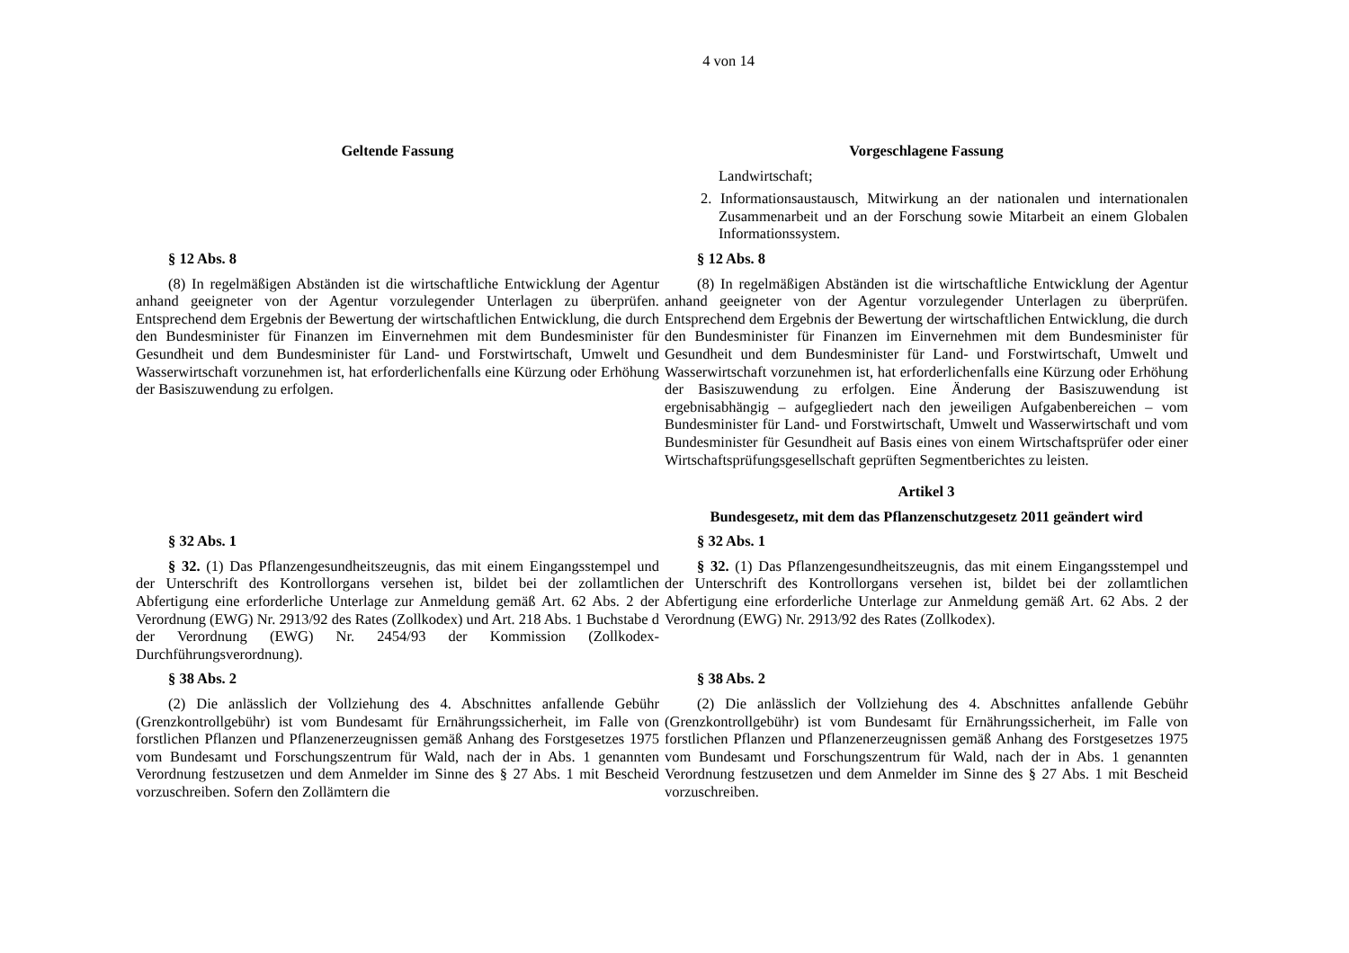4 von 14
| Geltende Fassung | Vorgeschlagene Fassung |
| --- | --- |
| | Landwirtschaft; 2. Informationsaustausch, Mitwirkung an der nationalen und internationalen Zusammenarbeit und an der Forschung sowie Mitarbeit an einem Globalen Informationssystem. |
| § 12 Abs. 8 | § 12 Abs. 8 |
| (8) In regelmäßigen Abständen ist die wirtschaftliche Entwicklung der Agentur anhand geeigneter von der Agentur vorzulegender Unterlagen zu überprüfen. Entsprechend dem Ergebnis der Bewertung der wirtschaftlichen Entwicklung, die durch den Bundesminister für Finanzen im Einvernehmen mit dem Bundesminister für Gesundheit und dem Bundesminister für Land- und Forstwirtschaft, Umwelt und Wasserwirtschaft vorzunehmen ist, hat erforderlichenfalls eine Kürzung oder Erhöhung der Basiszuwendung zu erfolgen. | (8) In regelmäßigen Abständen ist die wirtschaftliche Entwicklung der Agentur anhand geeigneter von der Agentur vorzulegender Unterlagen zu überprüfen. Entsprechend dem Ergebnis der Bewertung der wirtschaftlichen Entwicklung, die durch den Bundesminister für Finanzen im Einvernehmen mit dem Bundesminister für Gesundheit und dem Bundesminister für Land- und Forstwirtschaft, Umwelt und Wasserwirtschaft vorzunehmen ist, hat erforderlichenfalls eine Kürzung oder Erhöhung der Basiszuwendung zu erfolgen. Eine Änderung der Basiszuwendung ist ergebnisabhängig – aufgegliedert nach den jeweiligen Aufgabenbereichen – vom Bundesminister für Land- und Forstwirtschaft, Umwelt und Wasserwirtschaft und vom Bundesminister für Gesundheit auf Basis eines von einem Wirtschaftsprüfer oder einer Wirtschaftsprüfungsgesellschaft geprüften Segmentberichtes zu leisten. |
| | Artikel 3 |
| | Bundesgesetz, mit dem das Pflanzenschutzgesetz 2011 geändert wird |
| § 32 Abs. 1 | § 32 Abs. 1 |
| § 32. (1) Das Pflanzengesundheitszeugnis, das mit einem Eingangsstempel und der Unterschrift des Kontrollorgans versehen ist, bildet bei der zollamtlichen Abfertigung eine erforderliche Unterlage zur Anmeldung gemäß Art. 62 Abs. 2 der Verordnung (EWG) Nr. 2913/92 des Rates (Zollkodex) und Art. 218 Abs. 1 Buchstabe d der Verordnung (EWG) Nr. 2454/93 der Kommission (Zollkodex-Durchführungsverordnung). | § 32. (1) Das Pflanzengesundheitszeugnis, das mit einem Eingangsstempel und der Unterschrift des Kontrollorgans versehen ist, bildet bei der zollamtlichen Abfertigung eine erforderliche Unterlage zur Anmeldung gemäß Art. 62 Abs. 2 der Verordnung (EWG) Nr. 2913/92 des Rates (Zollkodex). |
| § 38 Abs. 2 | § 38 Abs. 2 |
| (2) Die anlässlich der Vollziehung des 4. Abschnittes anfallende Gebühr (Grenzkontrollgebühr) ist vom Bundesamt für Ernährungssicherheit, im Falle von forstlichen Pflanzen und Pflanzenerzeugnissen gemäß Anhang des Forstgesetzes 1975 vom Bundesamt und Forschungszentrum für Wald, nach der in Abs. 1 genannten Verordnung festzusetzen und dem Anmelder im Sinne des § 27 Abs. 1 mit Bescheid vorzuschreiben. Sofern den Zollämtern die | (2) Die anlässlich der Vollziehung des 4. Abschnittes anfallende Gebühr (Grenzkontrollgebühr) ist vom Bundesamt für Ernährungssicherheit, im Falle von forstlichen Pflanzen und Pflanzenerzeugnissen gemäß Anhang des Forstgesetzes 1975 vom Bundesamt und Forschungszentrum für Wald, nach der in Abs. 1 genannten Verordnung festzusetzen und dem Anmelder im Sinne des § 27 Abs. 1 mit Bescheid vorzuschreiben. |